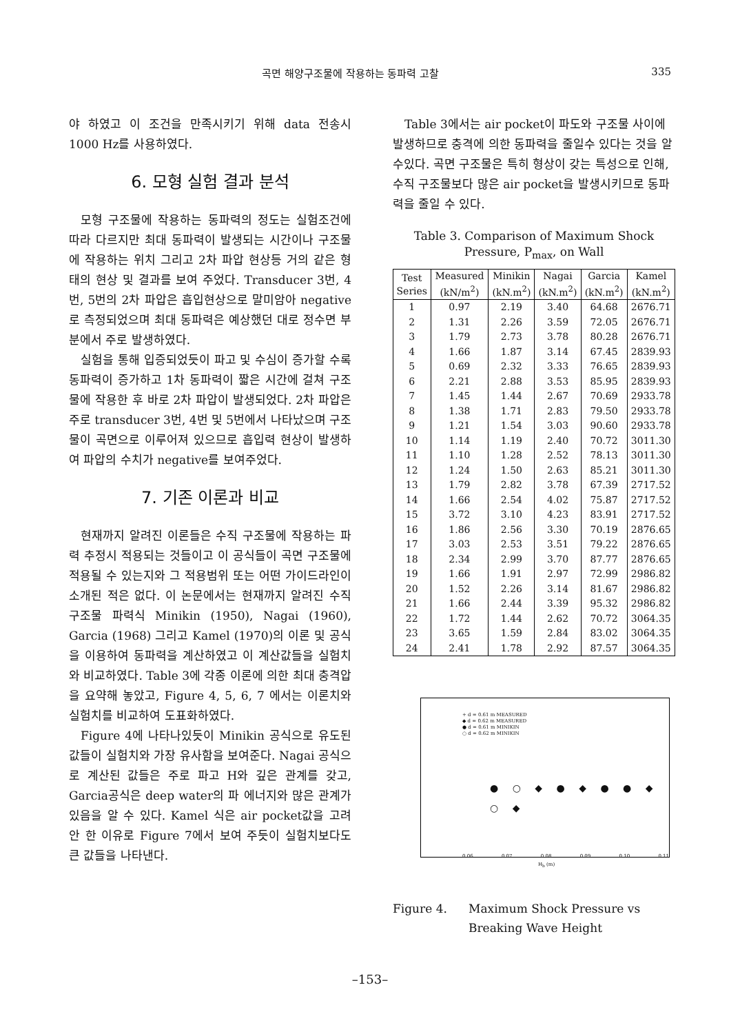곡면 해양구조물에 작용하는 동파력 고찰 335
야 하였고 이 조건을 만족시키기 위해 data 전송시 1000 Hz를 사용하였다.
6. 모형 실험 결과 분석
모형 구조물에 작용하는 동파력의 정도는 실험조건에 따라 다르지만 최대 동파력이 발생되는 시간이나 구조물에 작용하는 위치 그리고 2차 파압 현상등 거의 같은 형태의 현상 및 결과를 보여 주었다. Transducer 3번, 4번, 5번의 2차 파압은 흡입현상으로 말미암아 negative로 측정되었으며 최대 동파력은 예상했던 대로 정수면 부분에서 주로 발생하였다.
실험을 통해 입증되었듯이 파고 및 수심이 증가할 수록 동파력이 증가하고 1차 동파력이 짧은 시간에 걸쳐 구조물에 작용한 후 바로 2차 파압이 발생되었다. 2차 파압은 주로 transducer 3번, 4번 및 5번에서 나타났으며 구조물이 곡면으로 이루어져 있으므로 흡입력 현상이 발생하여 파압의 수치가 negative를 보여주었다.
7. 기존 이론과 비교
현재까지 알려진 이론들은 수직 구조물에 작용하는 파력 추정시 적용되는 것들이고 이 공식들이 곡면 구조물에 적용될 수 있는지와 그 적용범위 또는 어떤 가이드라인이 소개된 적은 없다. 이 논문에서는 현재까지 알려진 수직 구조물 파력식 Minikin (1950), Nagai (1960), Garcia (1968) 그리고 Kamel (1970)의 이론 및 공식을 이용하여 동파력을 계산하였고 이 계산값들을 실험치와 비교하였다. Table 3에 각종 이론에 의한 최대 충격압을 요약해 놓았고, Figure 4, 5, 6, 7 에서는 이론치와 실험치를 비교하여 도표화하였다.
Figure 4에 나타나있듯이 Minikin 공식으로 유도된 값들이 실험치와 가장 유사함을 보여준다. Nagai 공식으로 계산된 값들은 주로 파고 H와 깊은 관계를 갖고, Garcia공식은 deep water의 파 에너지와 많은 관계가 있음을 알 수 있다. Kamel 식은 air pocket값을 고려 안 한 이유로 Figure 7에서 보여 주듯이 실험치보다도 큰 값들을 나타낸다.
Table 3에서는 air pocket이 파도와 구조물 사이에 발생하므로 충격에 의한 동파력을 줄일수 있다는 것을 알수있다. 곡면 구조물은 특히 형상이 갖는 특성으로 인해, 수직 구조물보다 많은 air pocket을 발생시키므로 동파력을 줄일 수 있다.
Table 3. Comparison of Maximum Shock
Pressure, P<sub>max</sub>, on Wall
| Test Series | Measured (kN/m<sup>2</sup>) | Minikin (kN.m<sup>2</sup>) | Nagai (kN.m<sup>2</sup>) | Garcia (kN.m<sup>2</sup>) | Kamel (kN.m<sup>2</sup>) |
| --- | --- | --- | --- | --- | --- |
| 1 | 0.97 | 2.19 | 3.40 | 64.68 | 2676.71 |
| 2 | 1.31 | 2.26 | 3.59 | 72.05 | 2676.71 |
| 3 | 1.79 | 2.73 | 3.78 | 80.28 | 2676.71 |
| 4 | 1.66 | 1.87 | 3.14 | 67.45 | 2839.93 |
| 5 | 0.69 | 2.32 | 3.33 | 76.65 | 2839.93 |
| 6 | 2.21 | 2.88 | 3.53 | 85.95 | 2839.93 |
| 7 | 1.45 | 1.44 | 2.67 | 70.69 | 2933.78 |
| 8 | 1.38 | 1.71 | 2.83 | 79.50 | 2933.78 |
| 9 | 1.21 | 1.54 | 3.03 | 90.60 | 2933.78 |
| 10 | 1.14 | 1.19 | 2.40 | 70.72 | 3011.30 |
| 11 | 1.10 | 1.28 | 2.52 | 78.13 | 3011.30 |
| 12 | 1.24 | 1.50 | 2.63 | 85.21 | 3011.30 |
| 13 | 1.79 | 2.82 | 3.78 | 67.39 | 2717.52 |
| 14 | 1.66 | 2.54 | 4.02 | 75.87 | 2717.52 |
| 15 | 3.72 | 3.10 | 4.23 | 83.91 | 2717.52 |
| 16 | 1.86 | 2.56 | 3.30 | 70.19 | 2876.65 |
| 17 | 3.03 | 2.53 | 3.51 | 79.22 | 2876.65 |
| 18 | 2.34 | 2.99 | 3.70 | 87.77 | 2876.65 |
| 19 | 1.66 | 1.91 | 2.97 | 72.99 | 2986.82 |
| 20 | 1.52 | 2.26 | 3.14 | 81.67 | 2986.82 |
| 21 | 1.66 | 2.44 | 3.39 | 95.32 | 2986.82 |
| 22 | 1.72 | 1.44 | 2.62 | 70.72 | 3064.35 |
| 23 | 3.65 | 1.59 | 2.84 | 83.02 | 3064.35 |
| 24 | 2.41 | 1.78 | 2.92 | 87.57 | 3064.35 |
+ d = 0.61 m MEASURED
◆ d = 0.62 m MEASURED
● d = 0.61 m MINIKIN
○ d = 0.62 m MINIKIN
● ○ ◆ ● ◆ ● ● ◆ ○ ◆
0.06 0.07 0.08 0.09 0.10 0.11
H<sub>b</sub> (m)
Figure 4. Maximum Shock Pressure vs Breaking Wave Height
–153–